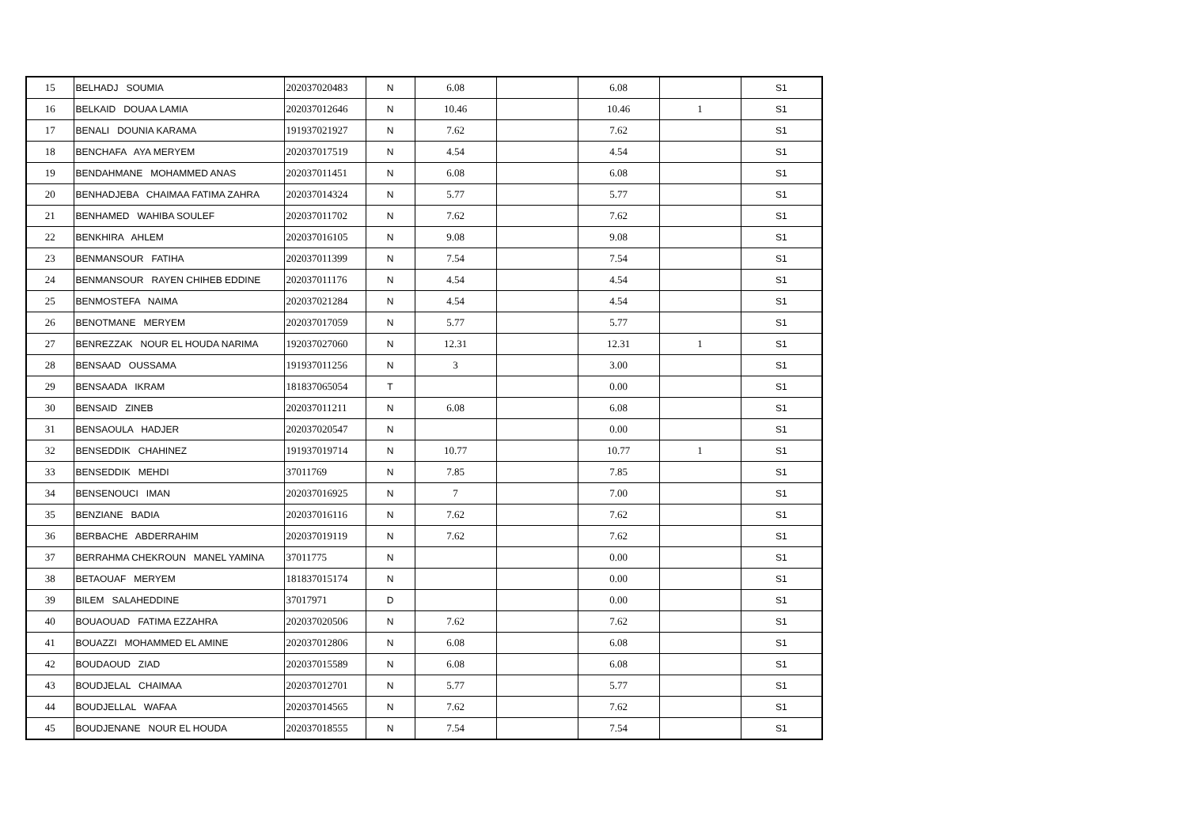| 15 | BELHADJ SOUMIA | 202037020483 | N | 6.08 | | 6.08 | | S1 |
| 16 | BELKAID DOUAA LAMIA | 202037012646 | N | 10.46 | | 10.46 | 1 | S1 |
| 17 | BENALI DOUNIA KARAMA | 191937021927 | N | 7.62 | | 7.62 | | S1 |
| 18 | BENCHAFA AYA MERYEM | 202037017519 | N | 4.54 | | 4.54 | | S1 |
| 19 | BENDAHMANE MOHAMMED ANAS | 202037011451 | N | 6.08 | | 6.08 | | S1 |
| 20 | BENHADJEBA CHAIMAA FATIMA ZAHRA | 202037014324 | N | 5.77 | | 5.77 | | S1 |
| 21 | BENHAMED WAHIBA SOULEF | 202037011702 | N | 7.62 | | 7.62 | | S1 |
| 22 | BENKHIRA AHLEM | 202037016105 | N | 9.08 | | 9.08 | | S1 |
| 23 | BENMANSOUR FATIHA | 202037011399 | N | 7.54 | | 7.54 | | S1 |
| 24 | BENMANSOUR RAYEN CHIHEB EDDINE | 202037011176 | N | 4.54 | | 4.54 | | S1 |
| 25 | BENMOSTEFA NAIMA | 202037021284 | N | 4.54 | | 4.54 | | S1 |
| 26 | BENOTMANE MERYEM | 202037017059 | N | 5.77 | | 5.77 | | S1 |
| 27 | BENREZZAK NOUR EL HOUDA NARIMA | 192037027060 | N | 12.31 | | 12.31 | 1 | S1 |
| 28 | BENSAAD OUSSAMA | 191937011256 | N | 3 | | 3.00 | | S1 |
| 29 | BENSAADA IKRAM | 181837065054 | T | | | 0.00 | | S1 |
| 30 | BENSAID ZINEB | 202037011211 | N | 6.08 | | 6.08 | | S1 |
| 31 | BENSAOULA HADJER | 202037020547 | N | | | 0.00 | | S1 |
| 32 | BENSEDDIK CHAHINEZ | 191937019714 | N | 10.77 | | 10.77 | 1 | S1 |
| 33 | BENSEDDIK MEHDI | 37011769 | N | 7.85 | | 7.85 | | S1 |
| 34 | BENSENOUCI IMAN | 202037016925 | N | 7 | | 7.00 | | S1 |
| 35 | BENZIANE BADIA | 202037016116 | N | 7.62 | | 7.62 | | S1 |
| 36 | BERBACHE ABDERRAHIM | 202037019119 | N | 7.62 | | 7.62 | | S1 |
| 37 | BERRAHMA CHEKROUN MANEL YAMINA | 37011775 | N | | | 0.00 | | S1 |
| 38 | BETAOUAF MERYEM | 181837015174 | N | | | 0.00 | | S1 |
| 39 | BILEM SALAHEDDINE | 37017971 | D | | | 0.00 | | S1 |
| 40 | BOUAOUAD FATIMA EZZAHRA | 202037020506 | N | 7.62 | | 7.62 | | S1 |
| 41 | BOUAZZI MOHAMMED EL AMINE | 202037012806 | N | 6.08 | | 6.08 | | S1 |
| 42 | BOUDAOUD ZIAD | 202037015589 | N | 6.08 | | 6.08 | | S1 |
| 43 | BOUDJELAL CHAIMAA | 202037012701 | N | 5.77 | | 5.77 | | S1 |
| 44 | BOUDJELLAL WAFAA | 202037014565 | N | 7.62 | | 7.62 | | S1 |
| 45 | BOUDJENANE NOUR EL HOUDA | 202037018555 | N | 7.54 | | 7.54 | | S1 |